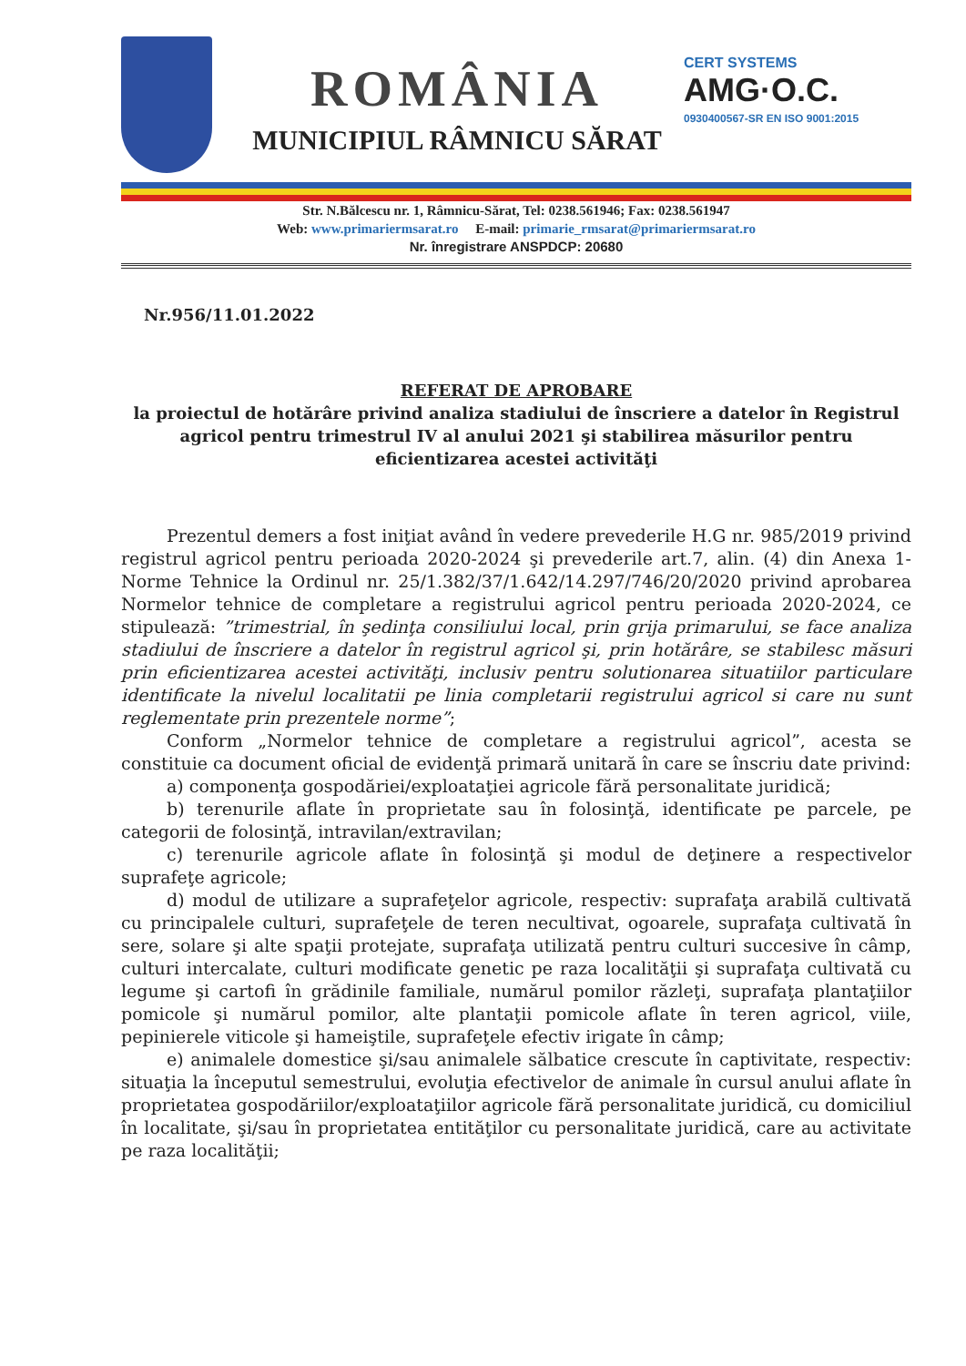ROMÂNIA
MUNICIPIUL RÂMNICU SĂRAT
CERT SYSTEMS
AMG·O.C.
0930400567-SR EN ISO 9001:2015
Str. N.Bălcescu nr. 1, Râmnicu-Sărat, Tel: 0238.561946; Fax: 0238.561947
Web: www.primariermsarat.ro E-mail: primarie_rmsarat@primariermsarat.ro
Nr. înregistrare ANSPDCP: 20680
Nr.956/11.01.2022
REFERAT DE APROBARE
la proiectul de hotărâre privind analiza stadiului de înscriere a datelor în Registrul agricol pentru trimestrul IV al anului 2021 şi stabilirea măsurilor pentru eficientizarea acestei activităţi
Prezentul demers a fost iniţiat având în vedere prevederile H.G nr. 985/2019 privind registrul agricol pentru perioada 2020-2024 şi prevederile art.7, alin. (4) din Anexa 1-Norme Tehnice la Ordinul nr. 25/1.382/37/1.642/14.297/746/20/2020 privind aprobarea Normelor tehnice de completare a registrului agricol pentru perioada 2020-2024, ce stipulează: ”trimestrial, în şedinţa consiliului local, prin grija primarului, se face analiza stadiului de înscriere a datelor în registrul agricol şi, prin hotărâre, se stabilesc măsuri prin eficientizarea acestei activităţi, inclusiv pentru solutionarea situatiilor particulare identificate la nivelul localitatii pe linia completarii registrului agricol si care nu sunt reglementate prin prezentele norme”;
Conform „Normelor tehnice de completare a registrului agricol”, acesta se constituie ca document oficial de evidenţă primară unitară în care se înscriu date privind:
a) componenţa gospodăriei/exploataţiei agricole fără personalitate juridică;
b) terenurile aflate în proprietate sau în folosinţă, identificate pe parcele, pe categorii de folosinţă, intravilan/extravilan;
c) terenurile agricole aflate în folosinţă şi modul de deţinere a respectivelor suprafeţe agricole;
d) modul de utilizare a suprafeţelor agricole, respectiv: suprafaţa arabilă cultivată cu principalele culturi, suprafeţele de teren necultivat, ogoarele, suprafaţa cultivată în sere, solare şi alte spaţii protejate, suprafaţa utilizată pentru culturi succesive în câmp, culturi intercalate, culturi modificate genetic pe raza localităţii şi suprafaţa cultivată cu legume şi cartofi în grădinile familiale, numărul pomilor răzleţi, suprafaţa plantaţiilor pomicole şi numărul pomilor, alte plantaţii pomicole aflate în teren agricol, viile, pepinierele viticole şi hameiştile, suprafeţele efectiv irigate în câmp;
e) animalele domestice şi/sau animalele sălbatice crescute în captivitate, respectiv: situaţia la începutul semestrului, evoluţia efectivelor de animale în cursul anului aflate în proprietatea gospodăriilor/exploataţiilor agricole fără personalitate juridică, cu domiciliul în localitate, şi/sau în proprietatea entităţilor cu personalitate juridică, care au activitate pe raza localităţii;